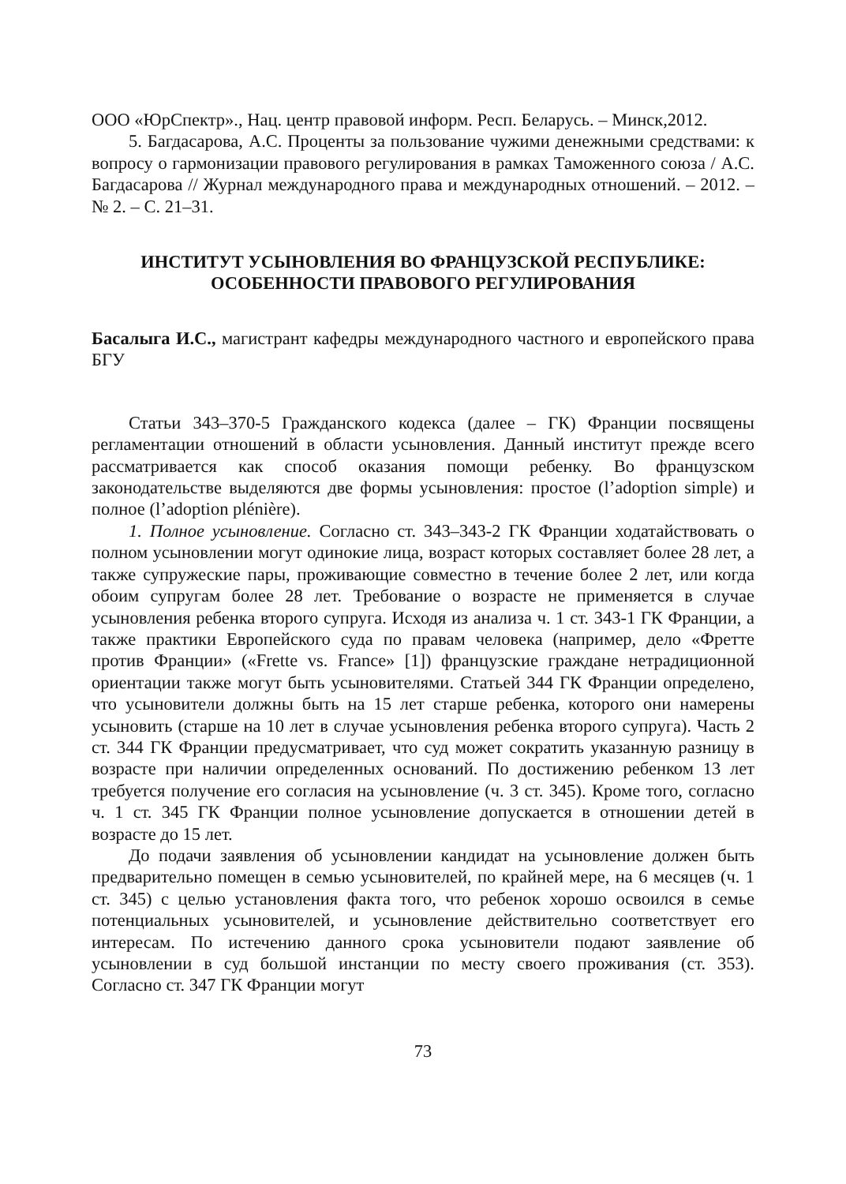ООО «ЮрСпектр»., Нац. центр правовой информ. Респ. Беларусь. – Минск,2012.
5. Багдасарова, А.С. Проценты за пользование чужими денежными средствами: к вопросу о гармонизации правового регулирования в рамках Таможенного союза / А.С. Багдасарова // Журнал международного права и международных отношений. – 2012. – № 2. – С. 21–31.
ИНСТИТУТ УСЫНОВЛЕНИЯ ВО ФРАНЦУЗСКОЙ РЕСПУБЛИКЕ:
ОСОБЕННОСТИ ПРАВОВОГО РЕГУЛИРОВАНИЯ
Басалыга И.С., магистрант кафедры международного частного и европейского права БГУ
Статьи 343–370-5 Гражданского кодекса (далее – ГК) Франции посвящены регламентации отношений в области усыновления. Данный институт прежде всего рассматривается как способ оказания помощи ребенку. Во французском законодательстве выделяются две формы усыновления: простое (l’adoption simple) и полное (l’adoption plénière).
1. Полное усыновление. Согласно ст. 343–343-2 ГК Франции ходатайствовать о полном усыновлении могут одинокие лица, возраст которых составляет более 28 лет, а также супружеские пары, проживающие совместно в течение более 2 лет, или когда обоим супругам более 28 лет. Требование о возрасте не применяется в случае усыновления ребенка второго супруга. Исходя из анализа ч. 1 ст. 343-1 ГК Франции, а также практики Европейского суда по правам человека (например, дело «Фретте против Франции» («Frette vs. France» [1]) французские граждане нетрадиционной ориентации также могут быть усыновителями. Статьей 344 ГК Франции определено, что усыновители должны быть на 15 лет старше ребенка, которого они намерены усыновить (старше на 10 лет в случае усыновления ребенка второго супруга). Часть 2 ст. 344 ГК Франции предусматривает, что суд может сократить указанную разницу в возрасте при наличии определенных оснований. По достижению ребенком 13 лет требуется получение его согласия на усыновление (ч. 3 ст. 345). Кроме того, согласно ч. 1 ст. 345 ГК Франции полное усыновление допускается в отношении детей в возрасте до 15 лет.
До подачи заявления об усыновлении кандидат на усыновление должен быть предварительно помещен в семью усыновителей, по крайней мере, на 6 месяцев (ч. 1 ст. 345) с целью установления факта того, что ребенок хорошо освоился в семье потенциальных усыновителей, и усыновление действительно соответствует его интересам. По истечению данного срока усыновители подают заявление об усыновлении в суд большой инстанции по месту своего проживания (ст. 353). Согласно ст. 347 ГК Франции могут
73